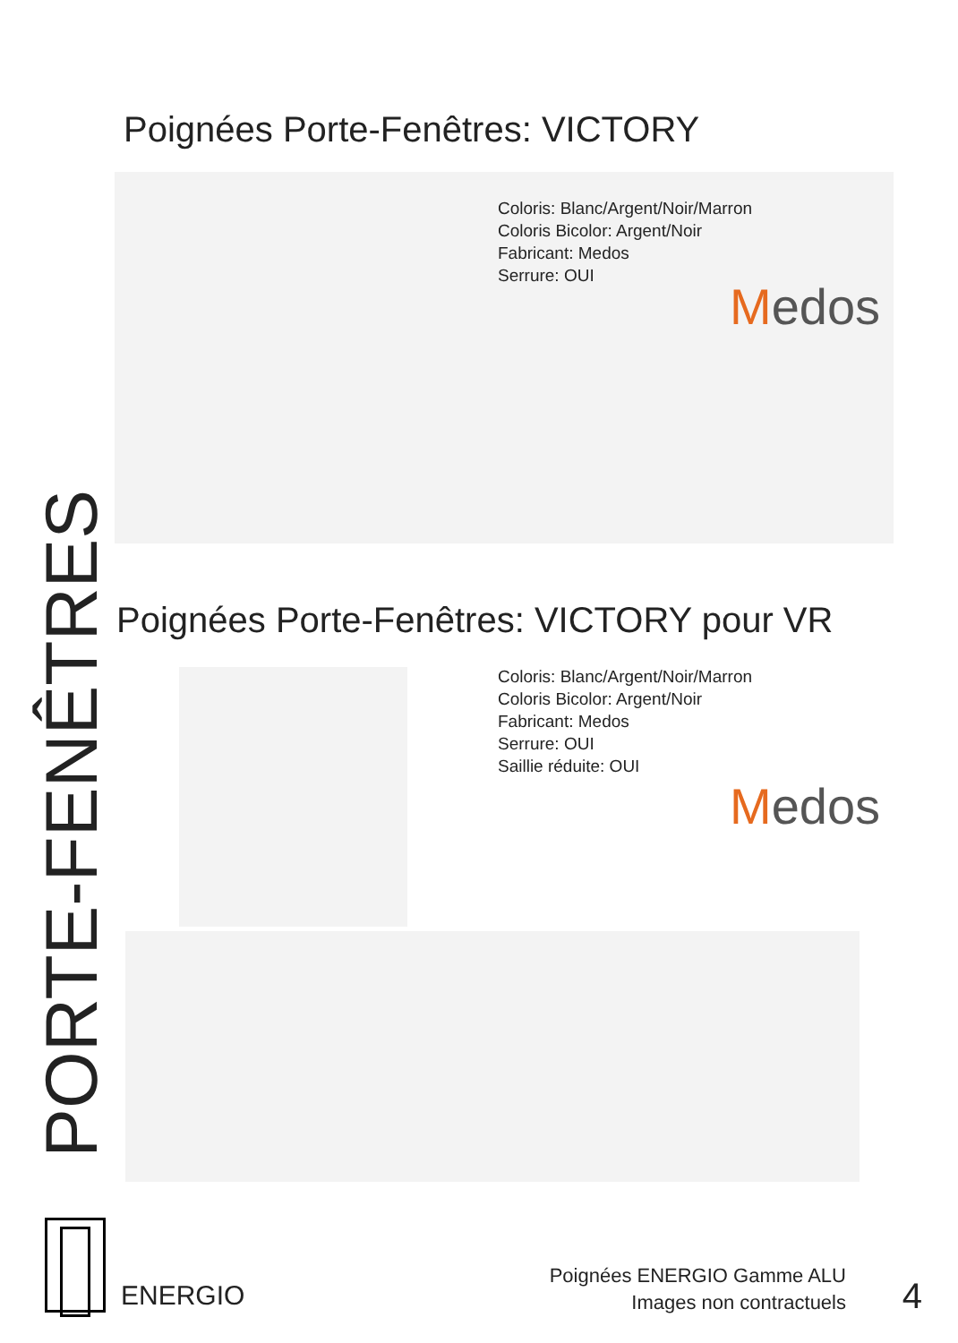PORTE-FENÊTRES
Poignées Porte-Fenêtres: VICTORY
Coloris: Blanc/Argent/Noir/Marron
Coloris Bicolor: Argent/Noir
Fabricant: Medos
Serrure: OUI
Medos
Poignées Porte-Fenêtres: VICTORY pour VR
Coloris: Blanc/Argent/Noir/Marron
Coloris Bicolor: Argent/Noir
Fabricant: Medos
Serrure: OUI
Saillie réduite: OUI
Medos
ENERGIO
Poignées ENERGIO Gamme ALU
Images non contractuels
4